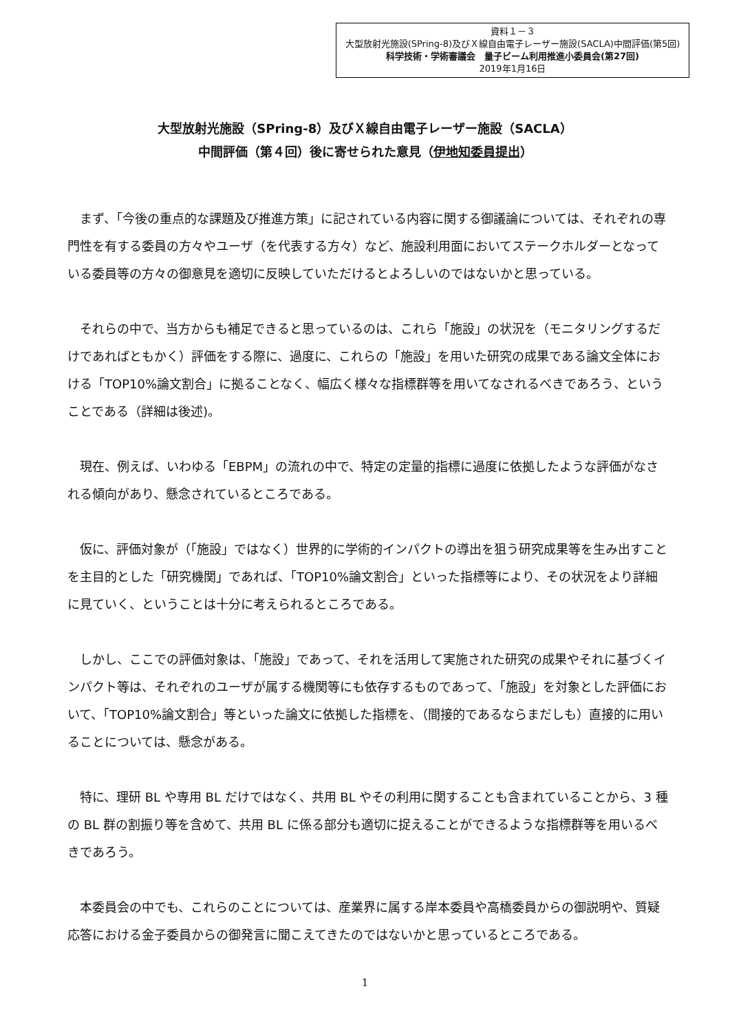資料１－３
大型放射光施設(SPring-8)及びＸ線自由電子レーザー施設(SACLA)中間評価(第5回)
科学技術・学術審議会　量子ビーム利用推進小委員会(第27回)
2019年1月16日
大型放射光施設（SPring-8）及びＸ線自由電子レーザー施設（SACLA）
中間評価（第４回）後に寄せられた意見（伊地知委員提出）
まず、「今後の重点的な課題及び推進方策」に記されている内容に関する御議論については、それぞれの専門性を有する委員の方々やユーザ（を代表する方々）など、施設利用面においてステークホルダーとなっている委員等の方々の御意見を適切に反映していただけるとよろしいのではないかと思っている。
それらの中で、当方からも補足できると思っているのは、これら「施設」の状況を（モニタリングするだけであればともかく）評価をする際に、過度に、これらの「施設」を用いた研究の成果である論文全体における「TOP10%論文割合」に拠ることなく、幅広く様々な指標群等を用いてなされるべきであろう、ということである（詳細は後述)。
現在、例えば、いわゆる「EBPM」の流れの中で、特定の定量的指標に過度に依拠したような評価がなされる傾向があり、懸念されているところである。
仮に、評価対象が（「施設」ではなく）世界的に学術的インパクトの導出を狙う研究成果等を生み出すことを主目的とした「研究機関」であれば、「TOP10%論文割合」といった指標等により、その状況をより詳細に見ていく、ということは十分に考えられるところである。
しかし、ここでの評価対象は、「施設」であって、それを活用して実施された研究の成果やそれに基づくインパクト等は、それぞれのユーザが属する機関等にも依存するものであって、「施設」を対象とした評価において、「TOP10%論文割合」等といった論文に依拠した指標を、（間接的であるならまだしも）直接的に用いることについては、懸念がある。
特に、理研 BL や専用 BL だけではなく、共用 BL やその利用に関することも含まれていることから、3 種の BL 群の割振り等を含めて、共用 BL に係る部分も適切に捉えることができるような指標群等を用いるべきであろう。
本委員会の中でも、これらのことについては、産業界に属する岸本委員や高橋委員からの御説明や、質疑応答における金子委員からの御発言に聞こえてきたのではないかと思っているところである。
1